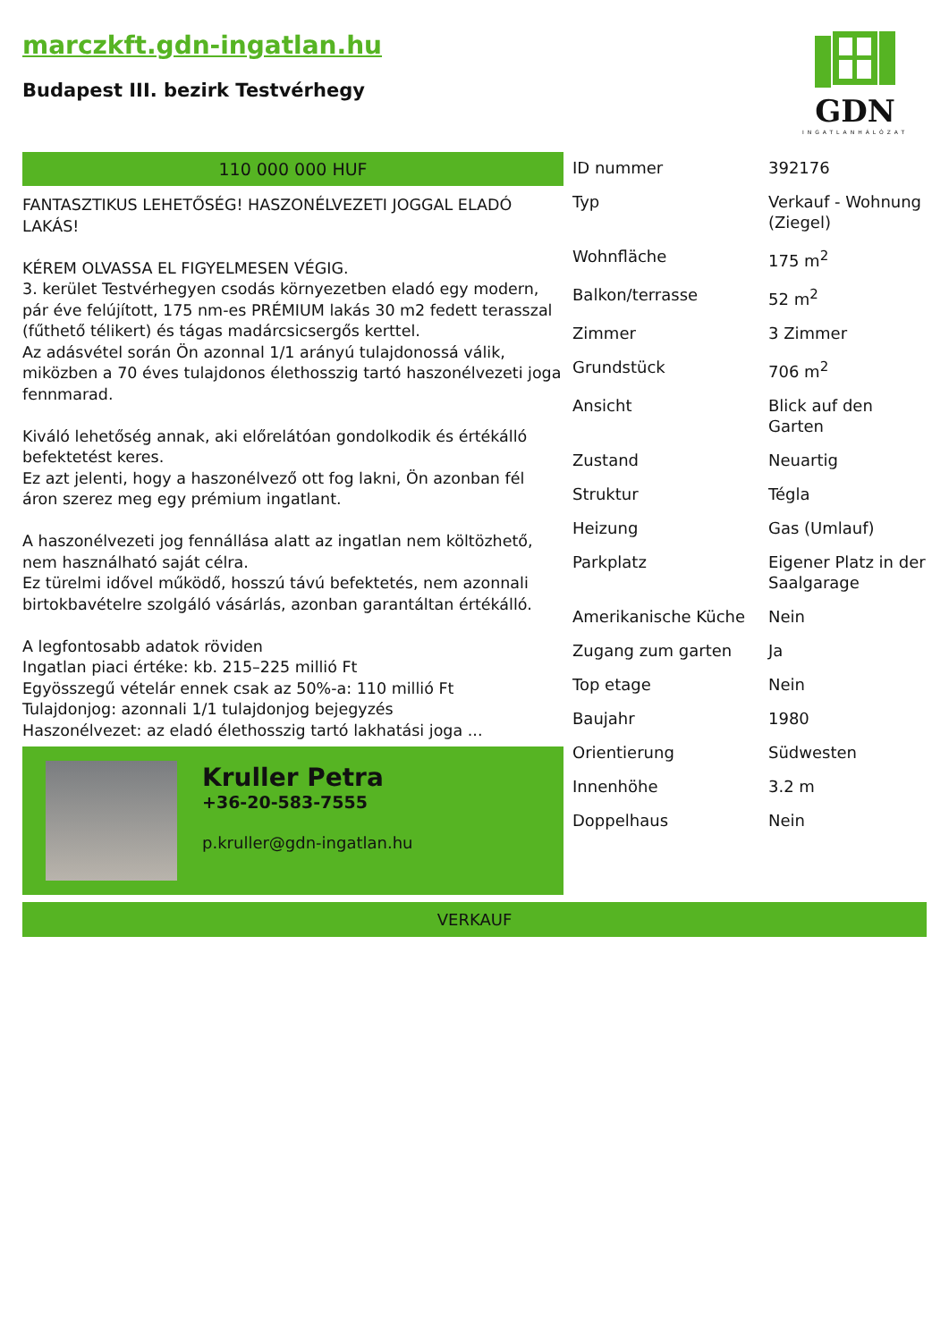marczkft.gdn-ingatlan.hu
Budapest III. bezirk Testvérhegy
GDN
INGATLANHÁLÓZAT
110 000 000 HUF
FANTASZTIKUS LEHETŐSÉG! HASZONÉLVEZETI JOGGAL ELADÓ LAKÁS!
KÉREM OLVASSA EL FIGYELMESEN VÉGIG.
3. kerület Testvérhegyen csodás környezetben eladó egy modern, pár éve felújított, 175 nm-es PRÉMIUM lakás 30 m2 fedett terasszal (fűthető télikert) és tágas madárcsicsergős kerttel.
Az adásvétel során Ön azonnal 1/1 arányú tulajdonossá válik, miközben a 70 éves tulajdonos élethosszig tartó haszonélvezeti joga fennmarad.
Kiváló lehetőség annak, aki előrelátóan gondolkodik és értékálló befektetést keres.
Ez azt jelenti, hogy a haszonélvező ott fog lakni, Ön azonban fél áron szerez meg egy prémium ingatlant.
A haszonélvezeti jog fennállása alatt az ingatlan nem költözhető, nem használható saját célra.
Ez türelmi idővel működő, hosszú távú befektetés, nem azonnali birtokbavételre szolgáló vásárlás, azonban garantáltan értékálló.
A legfontosabb adatok röviden
Ingatlan piaci értéke: kb. 215–225 millió Ft
Egyösszegű vételár ennek csak az 50%-a: 110 millió Ft
Tulajdonjog: azonnali 1/1 tulajdonjog bejegyzés
Haszonélvezet: az eladó élethosszig tartó lakhatási joga ...
Kruller Petra
+36-20-583-7555
p.kruller@gdn-ingatlan.hu
| ID nummer | 392176 |
| Typ | Verkauf - Wohnung (Ziegel) |
| Wohnfläche | 175 m<sup>2</sup> |
| Balkon/terrasse | 52 m<sup>2</sup> |
| Zimmer | 3 Zimmer |
| Grundstück | 706 m<sup>2</sup> |
| Ansicht | Blick auf den Garten |
| Zustand | Neuartig |
| Struktur | Tégla |
| Heizung | Gas (Umlauf) |
| Parkplatz | Eigener Platz in der Saalgarage |
| Amerikanische Küche | Nein |
| Zugang zum garten | Ja |
| Top etage | Nein |
| Baujahr | 1980 |
| Orientierung | Südwesten |
| Innenhöhe | 3.2 m |
| Doppelhaus | Nein |
VERKAUF